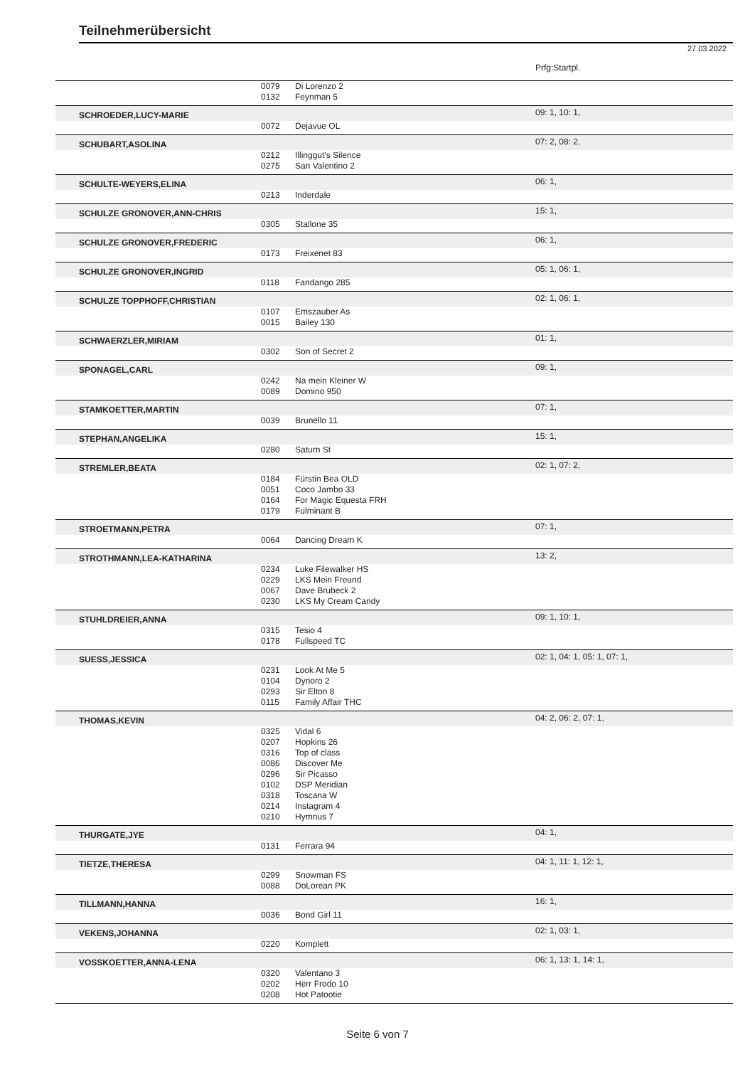Teilnehmerübersicht
27.03.2022
| | | | Prfg:Startpl. |
| | 0079 | Di Lorenzo 2 | |
| | 0132 | Feynman 5 | |
| SCHROEDER,LUCY-MARIE | | | 09: 1, 10: 1, |
| | 0072 | Dejavue OL | |
| SCHUBART,ASOLINA | | | 07: 2, 08: 2, |
| | 0212 | Illinggut's Silence | |
| | 0275 | San Valentino 2 | |
| SCHULTE-WEYERS,ELINA | | | 06: 1, |
| | 0213 | Inderdale | |
| SCHULZE GRONOVER,ANN-CHRIS | | | 15: 1, |
| | 0305 | Stallone 35 | |
| SCHULZE GRONOVER,FREDERIC | | | 06: 1, |
| | 0173 | Freixenet 83 | |
| SCHULZE GRONOVER,INGRID | | | 05: 1, 06: 1, |
| | 0118 | Fandango 285 | |
| SCHULZE TOPPHOFF,CHRISTIAN | | | 02: 1, 06: 1, |
| | 0107 | Emszauber As | |
| | 0015 | Bailey 130 | |
| SCHWAERZLER,MIRIAM | | | 01: 1, |
| | 0302 | Son of Secret 2 | |
| SPONAGEL,CARL | | | 09: 1, |
| | 0242 | Na mein Kleiner W | |
| | 0089 | Domino 950 | |
| STAMKOETTER,MARTIN | | | 07: 1, |
| | 0039 | Brunello 11 | |
| STEPHAN,ANGELIKA | | | 15: 1, |
| | 0280 | Saturn St | |
| STREMLER,BEATA | | | 02: 1, 07: 2, |
| | 0184 | Fürstin Bea OLD | |
| | 0051 | Coco Jambo 33 | |
| | 0164 | For Magic Equesta FRH | |
| | 0179 | Fulminant B | |
| STROETMANN,PETRA | | | 07: 1, |
| | 0064 | Dancing Dream K | |
| STROTHMANN,LEA-KATHARINA | | | 13: 2, |
| | 0234 | Luke Filewalker HS | |
| | 0229 | LKS Mein Freund | |
| | 0067 | Dave Brubeck 2 | |
| | 0230 | LKS My Cream Candy | |
| STUHLDREIER,ANNA | | | 09: 1, 10: 1, |
| | 0315 | Tesio 4 | |
| | 0178 | Fullspeed TC | |
| SUESS,JESSICA | | | 02: 1, 04: 1, 05: 1, 07: 1, |
| | 0231 | Look At Me 5 | |
| | 0104 | Dynoro 2 | |
| | 0293 | Sir Elton 8 | |
| | 0115 | Family Affair THC | |
| THOMAS,KEVIN | | | 04: 2, 06: 2, 07: 1, |
| | 0325 | Vidal 6 | |
| | 0207 | Hopkins 26 | |
| | 0316 | Top of class | |
| | 0086 | Discover Me | |
| | 0296 | Sir Picasso | |
| | 0102 | DSP Meridian | |
| | 0318 | Toscana W | |
| | 0214 | Instagram 4 | |
| | 0210 | Hymnus 7 | |
| THURGATE,JYE | | | 04: 1, |
| | 0131 | Ferrara 94 | |
| TIETZE,THERESA | | | 04: 1, 11: 1, 12: 1, |
| | 0299 | Snowman FS | |
| | 0088 | DoLorean PK | |
| TILLMANN,HANNA | | | 16: 1, |
| | 0036 | Bond Girl 11 | |
| VEKENS,JOHANNA | | | 02: 1, 03: 1, |
| | 0220 | Komplett | |
| VOSSKOETTER,ANNA-LENA | | | 06: 1, 13: 1, 14: 1, |
| | 0320 | Valentano 3 | |
| | 0202 | Herr Frodo 10 | |
| | 0208 | Hot Patootie | |
Seite 6 von 7